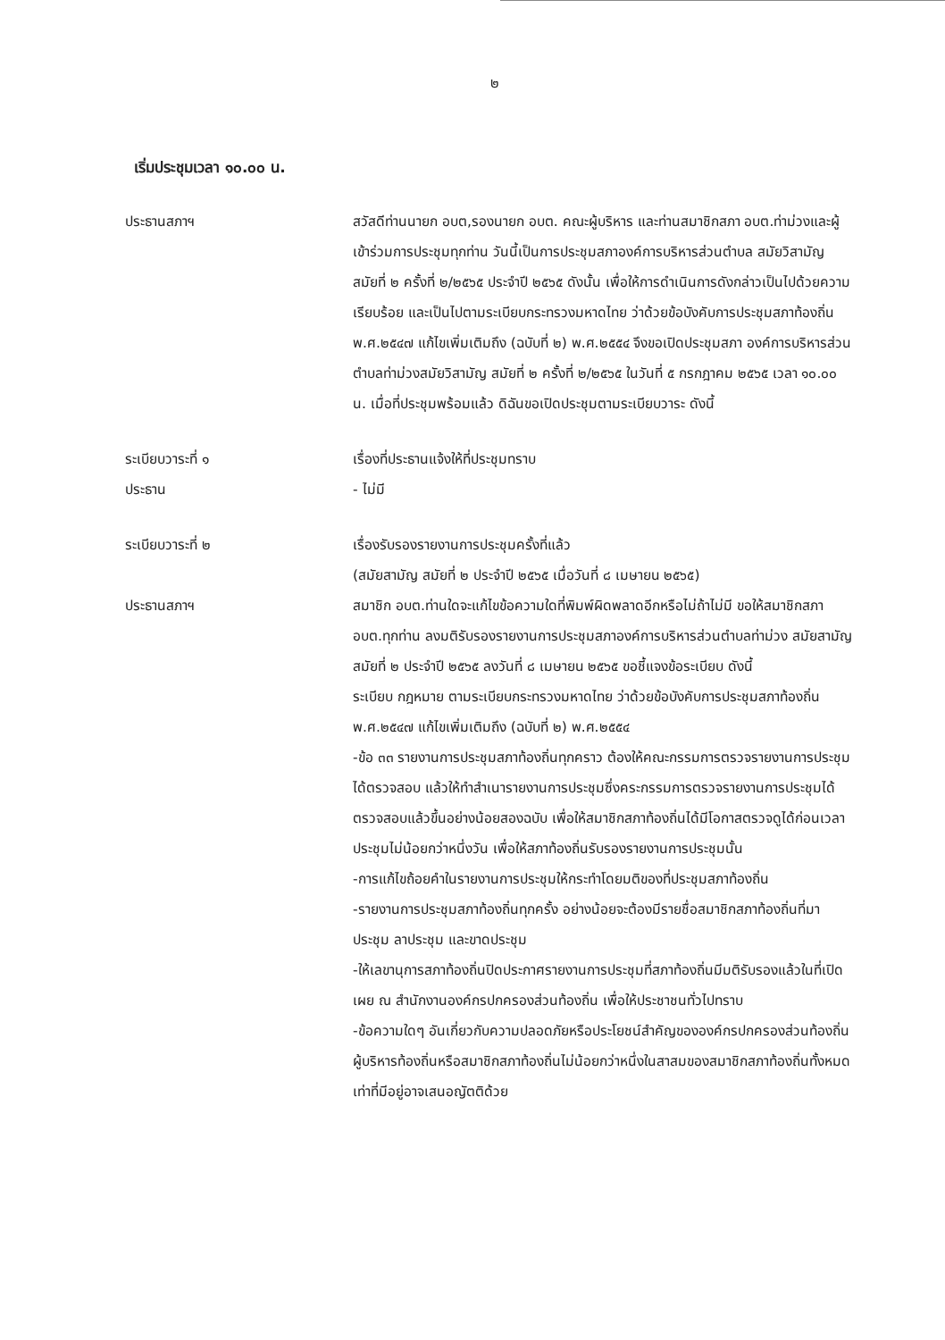๒
เริ่มประชุมเวลา ๑๐.๐๐ น.
ประธานสภาฯ สวัสดีท่านนายก อบต,รองนายก อบต. คณะผู้บริหาร และท่านสมาชิกสภา อบต.ท่าม่วงและผู้เข้าร่วมการประชุมทุกท่าน วันนี้เป็นการประชุมสภาองค์การบริหารส่วนตำบล สมัยวิสามัญ สมัยที่ ๒ ครั้งที่ ๒/๒๕๖๕ ประจำปี ๒๕๖๕ ดังนั้น เพื่อให้การดำเนินการดังกล่าวเป็นไปด้วยความเรียบร้อย และเป็นไปตามระเบียบกระทรวงมหาดไทย ว่าด้วยข้อบังคับการประชุมสภาท้องถิ่น พ.ศ.๒๕๔๗ แก้ไขเพิ่มเติมถึง (ฉบับที่ ๒) พ.ศ.๒๕๕๔ จึงขอเปิดประชุมสภา องค์การบริหารส่วนตำบลท่าม่วงสมัยวิสามัญ สมัยที่ ๒ ครั้งที่ ๒/๒๕๖๕ ในวันที่ ๕ กรกฎาคม ๒๕๖๕ เวลา ๑๐.๐๐ น. เมื่อที่ประชุมพร้อมแล้ว ดิฉันขอเปิดประชุมตามระเบียบวาระ ดังนี้
ระเบียบวาระที่ ๑
ประธาน
เรื่องที่ประธานแจ้งให้ที่ประชุมทราบ
- ไม่มี
ระเบียบวาระที่ ๒
ประธานสภาฯ
เรื่องรับรองรายงานการประชุมครั้งที่แล้ว
(สมัยสามัญ สมัยที่ ๒ ประจำปี ๒๕๖๕ เมื่อวันที่ ๘ เมษายน ๒๕๖๕)
สมาชิก อบต.ท่านใดจะแก้ไขข้อความใดที่พิมพ์ผิดพลาดอีกหรือไม่ถ้าไม่มี ขอให้สมาชิกสภา อบต.ทุกท่าน ลงมติรับรองรายงานการประชุมสภาองค์การบริหารส่วนตำบลท่าม่วง สมัยสามัญ สมัยที่ ๒ ประจำปี ๒๕๖๕ ลงวันที่ ๘ เมษายน ๒๕๖๕ ขอชี้แจงข้อระเบียบ ดังนี้
ระเบียบ กฎหมาย ตามระเบียบกระทรวงมหาดไทย ว่าด้วยข้อบังคับการประชุมสภาท้องถิ่น พ.ศ.๒๕๔๗ แก้ไขเพิ่มเติมถึง (ฉบับที่ ๒) พ.ศ.๒๕๕๔
-ข้อ ๓๓ รายงานการประชุมสภาท้องถิ่นทุกคราว ต้องให้คณะกรรมการตรวจรายงานการประชุมได้ตรวจสอบ แล้วให้ทำสำเนารายงานการประชุมซึ่งคระกรรมการตรวจรายงานการประชุมได้ตรวจสอบแล้วขึ้นอย่างน้อยสองฉบับ เพื่อให้สมาชิกสภาท้องถิ่นได้มีโอกาสตรวจดูได้ก่อนเวลาประชุมไม่น้อยกว่าหนึ่งวัน เพื่อให้สภาท้องถิ่นรับรองรายงานการประชุมนั้น
-การแก้ไขถ้อยคำในรายงานการประชุมให้กระทำโดยมติของที่ประชุมสภาท้องถิ่น
-รายงานการประชุมสภาท้องถิ่นทุกครั้ง อย่างน้อยจะต้องมีรายชื่อสมาชิกสภาท้องถิ่นที่มาประชุม ลาประชุม และขาดประชุม
-ให้เลขานุการสภาท้องถิ่นปิดประกาศรายงานการประชุมที่สภาท้องถิ่นมีมติรับรองแล้วในที่เปิดเผย ณ สำนักงานองค์กรปกครองส่วนท้องถิ่น เพื่อให้ประชาชนทั่วไปทราบ
-ข้อความใดๆ อันเกี่ยวกับความปลอดภัยหรือประโยชน์สำคัญขององค์กรปกครองส่วนท้องถิ่นผู้บริหารท้องถิ่นหรือสมาชิกสภาท้องถิ่นไม่น้อยกว่าหนึ่งในสาสมของสมาชิกสภาท้องถิ่นทั้งหมดเท่าที่มีอยู่อาจเสนอญัตติด้วย